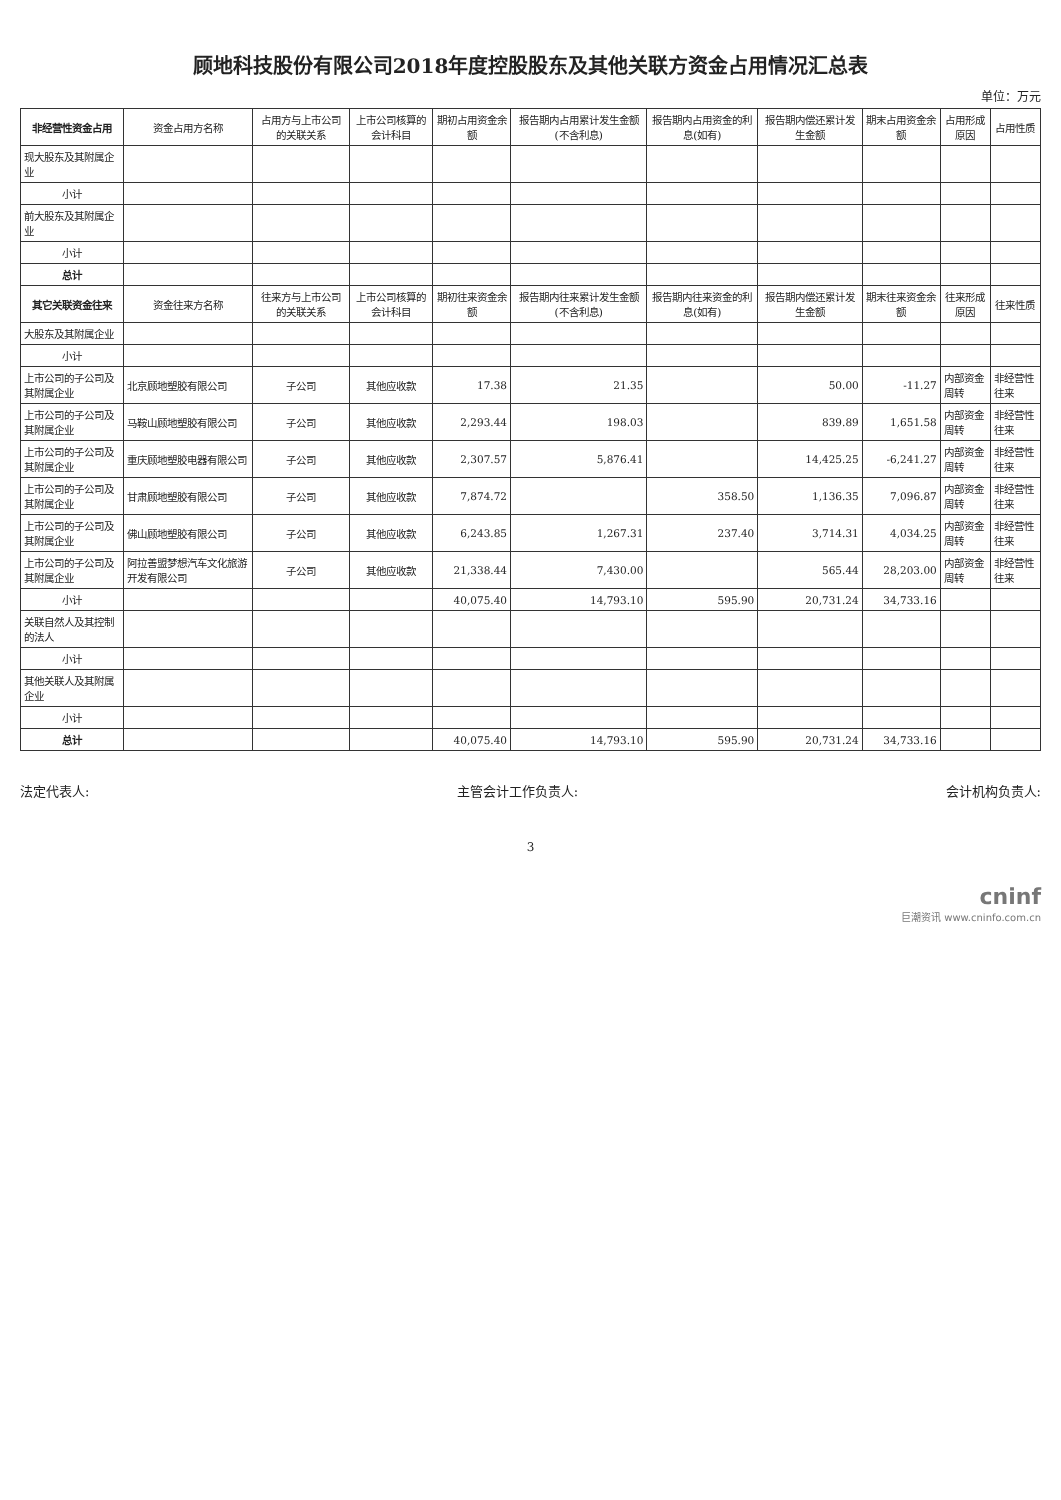顾地科技股份有限公司2018年度控股股东及其他关联方资金占用情况汇总表
单位：万元
| 非经营性资金占用 | 资金占用方名称 | 占用方与上市公司的关联关系 | 上市公司核算的会计科目 | 期初占用资金余额 | 报告期内占用累计发生金额(不含利息) | 报告期内占用资金的利息(如有) | 报告期内偿还累计发生金额 | 期末占用资金余额 | 占用形成原因 | 占用性质 |
| --- | --- | --- | --- | --- | --- | --- | --- | --- | --- | --- |
| 现大股东及其附属企业 | | | | | | | | | | |
| 小计 | | | | | | | | | | |
| 前大股东及其附属企业 | | | | | | | | | | |
| 小计 | | | | | | | | | | |
| 总计 | | | | | | | | | | |
| 其它关联资金往来 | 资金往来方名称 | 往来方与上市公司的关联关系 | 上市公司核算的会计科目 | 期初往来资金余额 | 报告期内往来累计发生金额(不含利息) | 报告期内往来资金的利息(如有) | 报告期内偿还累计发生金额 | 期末往来资金余额 | 往来形成原因 | 往来性质 |
| 大股东及其附属企业 | | | | | | | | | | |
| 小计 | | | | | | | | | | |
| 上市公司的子公司及其附属企业 | 北京顾地塑胶有限公司 | 子公司 | 其他应收款 | 17.38 | 21.35 | | 50.00 | -11.27 | 内部资金周转 | 非经营性往来 |
| 上市公司的子公司及其附属企业 | 马鞍山顾地塑胶有限公司 | 子公司 | 其他应收款 | 2,293.44 | 198.03 | | 839.89 | 1,651.58 | 内部资金周转 | 非经营性往来 |
| 上市公司的子公司及其附属企业 | 重庆顾地塑胶电器有限公司 | 子公司 | 其他应收款 | 2,307.57 | 5,876.41 | | 14,425.25 | -6,241.27 | 内部资金周转 | 非经营性往来 |
| 上市公司的子公司及其附属企业 | 甘肃顾地塑胶有限公司 | 子公司 | 其他应收款 | 7,874.72 | | 358.50 | 1,136.35 | 7,096.87 | 内部资金周转 | 非经营性往来 |
| 上市公司的子公司及其附属企业 | 佛山顾地塑胶有限公司 | 子公司 | 其他应收款 | 6,243.85 | 1,267.31 | 237.40 | 3,714.31 | 4,034.25 | 内部资金周转 | 非经营性往来 |
| 上市公司的子公司及其附属企业 | 阿拉善盟梦想汽车文化旅游开发有限公司 | 子公司 | 其他应收款 | 21,338.44 | 7,430.00 | | 565.44 | 28,203.00 | 内部资金周转 | 非经营性往来 |
| 小计 | | | | 40,075.40 | 14,793.10 | 595.90 | 20,731.24 | 34,733.16 | | |
| 关联自然人及其控制的法人 | | | | | | | | | | |
| 小计 | | | | | | | | | | |
| 其他关联人及其附属企业 | | | | | | | | | | |
| 小计 | | | | | | | | | | |
| 总计 | | | | 40,075.40 | 14,793.10 | 595.90 | 20,731.24 | 34,733.16 | | |
法定代表人: 主管会计工作负责人: 会计机构负责人:
3
cninf
巨潮资讯 www.cninfo.com.cn